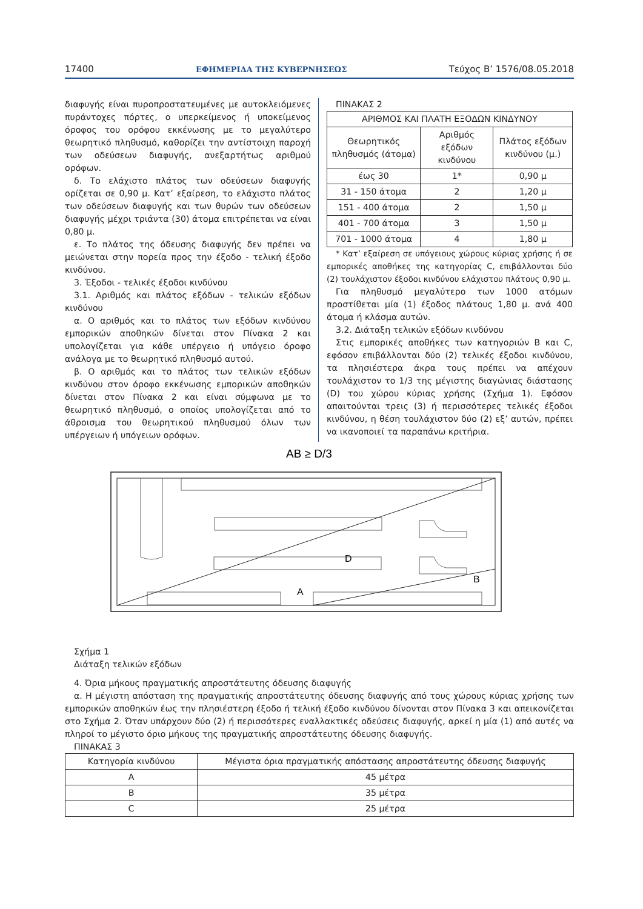17400 ΕΦΗΜΕΡΙΔΑ ΤΗΣ ΚΥΒΕΡΝΗΣΕΩΣ Τεύχος Β’ 1576/08.05.2018
διαφυγής είναι πυροπροστατευμένες με αυτοκλειόμενες πυράντοχες πόρτες, ο υπερκείμενος ή υποκείμενος όροφος του ορόφου εκκένωσης με το μεγαλύτερο θεωρητικό πληθυσμό, καθορίζει την αντίστοιχη παροχή των οδεύσεων διαφυγής, ανεξαρτήτως αριθμού ορόφων.
δ. Το ελάχιστο πλάτος των οδεύσεων διαφυγής ορίζεται σε 0,90 μ. Κατ’ εξαίρεση, το ελάχιστο πλάτος των οδεύσεων διαφυγής και των θυρών των οδεύσεων διαφυγής μέχρι τριάντα (30) άτομα επιτρέπεται να είναι 0,80 μ.
ε. Το πλάτος της όδευσης διαφυγής δεν πρέπει να μειώνεται στην πορεία προς την έξοδο - τελική έξοδο κινδύνου.
3. Έξοδοι - τελικές έξοδοι κινδύνου
3.1. Αριθμός και πλάτος εξόδων - τελικών εξόδων κινδύνου
α. Ο αριθμός και το πλάτος των εξόδων κινδύνου εμπορικών αποθηκών δίνεται στον Πίνακα 2 και υπολογίζεται για κάθε υπέργειο ή υπόγειο όροφο ανάλογα με το θεωρητικό πληθυσμό αυτού.
β. Ο αριθμός και το πλάτος των τελικών εξόδων κινδύνου στον όροφο εκκένωσης εμπορικών αποθηκών δίνεται στον Πίνακα 2 και είναι σύμφωνα με το θεωρητικό πληθυσμό, ο οποίος υπολογίζεται από το άθροισμα του θεωρητικού πληθυσμού όλων των υπέργειων ή υπόγειων ορόφων.
ΠΙΝΑΚΑΣ 2
| ΑΡΙΘΜΟΣ ΚΑΙ ΠΛΑΤΗ ΕΞΟΔΩΝ ΚΙΝΔΥΝΟΥ | | |
| --- | --- | --- |
| Θεωρητικός πληθυσμός (άτομα) | Αριθμός εξόδων κινδύνου | Πλάτος εξόδων κινδύνου (μ.) |
| έως 30 | 1* | 0,90 μ |
| 31 - 150 άτομα | 2 | 1,20 μ |
| 151 - 400 άτομα | 2 | 1,50 μ |
| 401 - 700 άτομα | 3 | 1,50 μ |
| 701 - 1000 άτομα | 4 | 1,80 μ |
* Κατ’ εξαίρεση σε υπόγειους χώρους κύριας χρήσης ή σε εμπορικές αποθήκες της κατηγορίας C, επιβάλλονται δύο (2) τουλάχιστον έξοδοι κινδύνου ελάχιστου πλάτους 0,90 μ.
Για πληθυσμό μεγαλύτερο των 1000 ατόμων προστίθεται μία (1) έξοδος πλάτους 1,80 μ. ανά 400 άτομα ή κλάσμα αυτών.
3.2. Διάταξη τελικών εξόδων κινδύνου
Στις εμπορικές αποθήκες των κατηγοριών Β και C, εφόσον επιβάλλονται δύο (2) τελικές έξοδοι κινδύνου, τα πλησιέστερα άκρα τους πρέπει να απέχουν τουλάχιστον το 1/3 της μέγιστης διαγώνιας διάστασης (D) του χώρου κύριας χρήσης (Σχήμα 1). Εφόσον απαιτούνται τρεις (3) ή περισσότερες τελικές έξοδοι κινδύνου, η θέση τουλάχιστον δύο (2) εξ’ αυτών, πρέπει να ικανοποιεί τα παραπάνω κριτήρια.
AB ≥ D/3
D
B
A
Σχήμα 1
Διάταξη τελικών εξόδων
4. Όρια μήκους πραγματικής απροστάτευτης όδευσης διαφυγής
α. Η μέγιστη απόσταση της πραγματικής απροστάτευτης όδευσης διαφυγής από τους χώρους κύριας χρήσης των εμπορικών αποθηκών έως την πλησιέστερη έξοδο ή τελική έξοδο κινδύνου δίνονται στον Πίνακα 3 και απεικονίζεται στο Σχήμα 2. Όταν υπάρχουν δύο (2) ή περισσότερες εναλλακτικές οδεύσεις διαφυγής, αρκεί η μία (1) από αυτές να πληροί το μέγιστο όριο μήκους της πραγματικής απροστάτευτης όδευσης διαφυγής.
ΠΙΝΑΚΑΣ 3
| Κατηγορία κινδύνου | Μέγιστα όρια πραγματικής απόστασης απροστάτευτης όδευσης διαφυγής |
| --- | --- |
| A | 45 μέτρα |
| B | 35 μέτρα |
| C | 25 μέτρα |